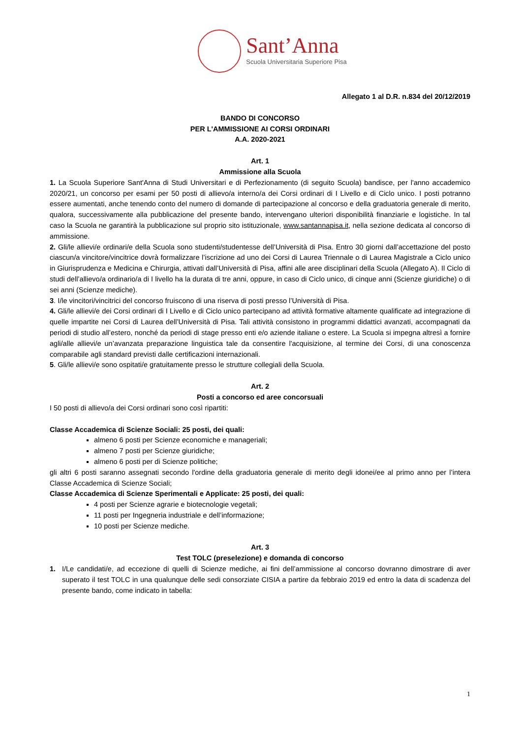Sant’Anna
Scuola Universitaria Superiore Pisa
Allegato 1 al D.R. n.834 del 20/12/2019
BANDO DI CONCORSO
PER L'AMMISSIONE AI CORSI ORDINARI
A.A. 2020-2021
Art. 1
Ammissione alla Scuola
1. La Scuola Superiore Sant'Anna di Studi Universitari e di Perfezionamento (di seguito Scuola) bandisce, per l'anno accademico 2020/21, un concorso per esami per 50 posti di allievo/a interno/a dei Corsi ordinari di I Livello e di Ciclo unico. I posti potranno essere aumentati, anche tenendo conto del numero di domande di partecipazione al concorso e della graduatoria generale di merito, qualora, successivamente alla pubblicazione del presente bando, intervengano ulteriori disponibilità finanziarie e logistiche. In tal caso la Scuola ne garantirà la pubblicazione sul proprio sito istituzionale, www.santannapisa.it, nella sezione dedicata al concorso di ammissione.
2. Gli/le allievi/e ordinari/e della Scuola sono studenti/studentesse dell’Università di Pisa. Entro 30 giorni dall’accettazione del posto ciascun/a vincitore/vincitrice dovrà formalizzare l’iscrizione ad uno dei Corsi di Laurea Triennale o di Laurea Magistrale a Ciclo unico in Giurisprudenza e Medicina e Chirurgia, attivati dall’Università di Pisa, affini alle aree disciplinari della Scuola (Allegato A). Il Ciclo di studi dell’allievo/a ordinario/a di I livello ha la durata di tre anni, oppure, in caso di Ciclo unico, di cinque anni (Scienze giuridiche) o di sei anni (Scienze mediche).
3. I/le vincitori/vincitrici del concorso fruiscono di una riserva di posti presso l’Università di Pisa.
4. Gli/le allievi/e dei Corsi ordinari di I Livello e di Ciclo unico partecipano ad attività formative altamente qualificate ad integrazione di quelle impartite nei Corsi di Laurea dell’Università di Pisa. Tali attività consistono in programmi didattici avanzati, accompagnati da periodi di studio all’estero, nonché da periodi di stage presso enti e/o aziende italiane o estere. La Scuola si impegna altresì a fornire agli/alle allievi/e un’avanzata preparazione linguistica tale da consentire l'acquisizione, al termine dei Corsi, di una conoscenza comparabile agli standard previsti dalle certificazioni internazionali.
5. Gli/le allievi/e sono ospitati/e gratuitamente presso le strutture collegiali della Scuola.
Art. 2
Posti a concorso ed aree concorsuali
I 50 posti di allievo/a dei Corsi ordinari sono così ripartiti:
Classe Accademica di Scienze Sociali: 25 posti, dei quali:
almeno 6 posti per Scienze economiche e manageriali;
almeno 7 posti per Scienze giuridiche;
almeno 6 posti per di Scienze politiche;
gli altri 6 posti saranno assegnati secondo l'ordine della graduatoria generale di merito degli idonei/ee al primo anno per l’intera Classe Accademica di Scienze Sociali;
Classe Accademica di Scienze Sperimentali e Applicate: 25 posti, dei quali:
4 posti per Scienze agrarie e biotecnologie vegetali;
11 posti per Ingegneria industriale e dell’informazione;
10 posti per Scienze mediche.
Art. 3
Test TOLC (preselezione) e domanda di concorso
1. I/Le candidati/e, ad eccezione di quelli di Scienze mediche, ai fini dell’ammissione al concorso dovranno dimostrare di aver superato il test TOLC in una qualunque delle sedi consorziate CISIA a partire da febbraio 2019 ed entro la data di scadenza del presente bando, come indicato in tabella:
1